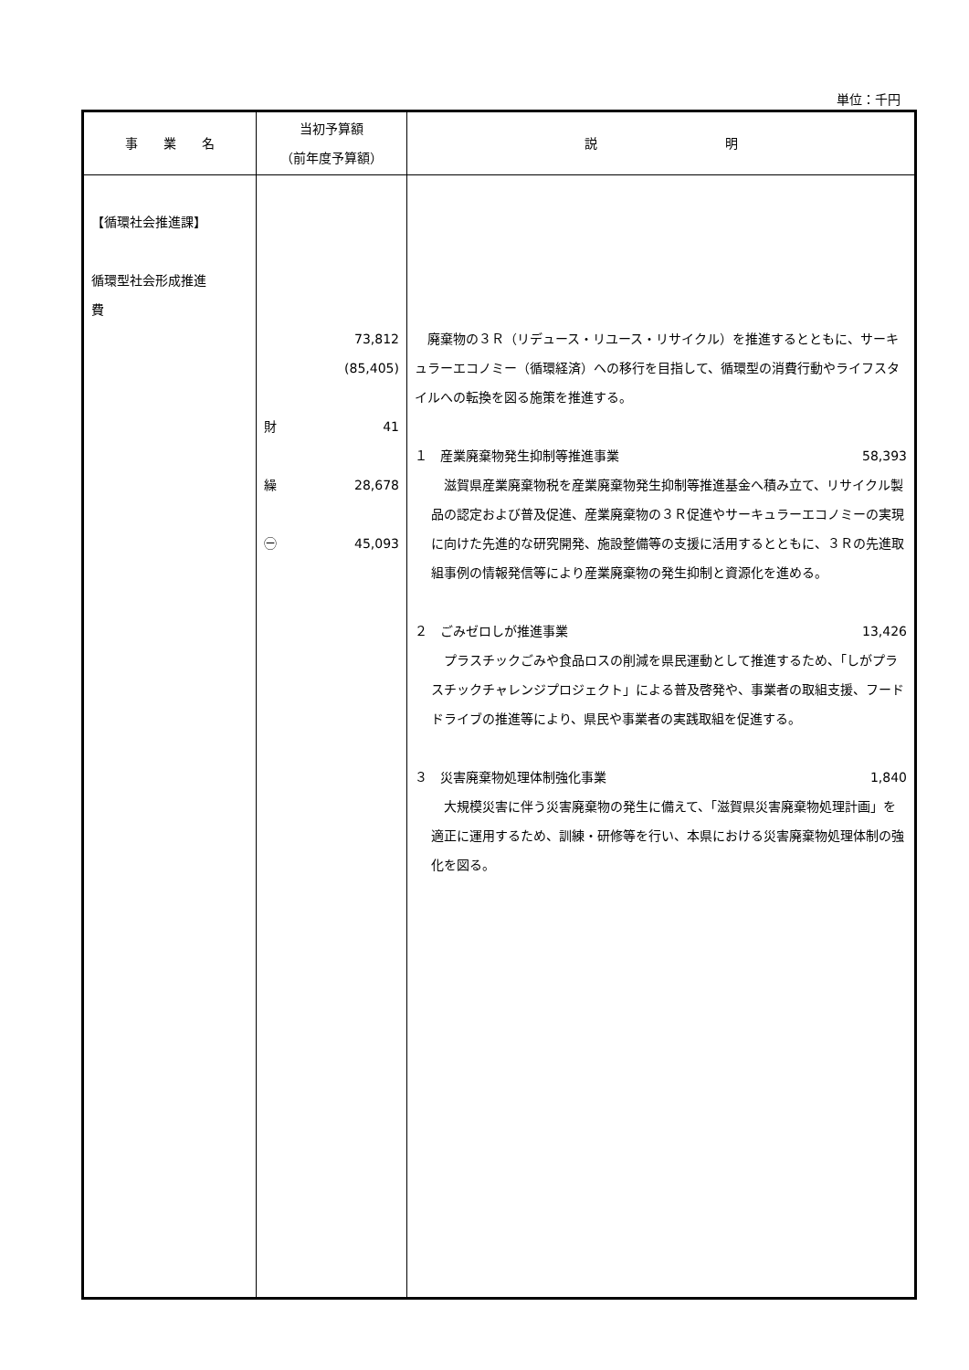単位：千円
| 事 業 名 | 当初予算額 （前年度予算額） | 説 明 |
| --- | --- | --- |
| 【循環社会推進課】 循環型社会形成推進 費 | 73,812 (85,405) 財 41 繰 28,678 ㊀ 45,093 | 廃棄物の３Ｒ（リデュース・リユース・リサイクル）を推進するとともに、サーキュラーエコノミー（循環経済）への移行を目指して、循環型の消費行動やライフスタイルへの転換を図る施策を推進する。 １ 産業廃棄物発生抑制等推進事業 58,393 滋賀県産業廃棄物税を産業廃棄物発生抑制等推進基金へ積み立て、リサイクル製品の認定および普及促進、産業廃棄物の３Ｒ促進やサーキュラーエコノミーの実現に向けた先進的な研究開発、施設整備等の支援に活用するとともに、３Ｒの先進取組事例の情報発信等により産業廃棄物の発生抑制と資源化を進める。 ２ ごみゼロしが推進事業 13,426 プラスチックごみや食品ロスの削減を県民運動として推進するため、「しがプラスチックチャレンジプロジェクト」による普及啓発や、事業者の取組支援、フードドライブの推進等により、県民や事業者の実践取組を促進する。 ３ 災害廃棄物処理体制強化事業 1,840 大規模災害に伴う災害廃棄物の発生に備えて、「滋賀県災害廃棄物処理計画」を適正に運用するため、訓練・研修等を行い、本県における災害廃棄物処理体制の強化を図る。 |